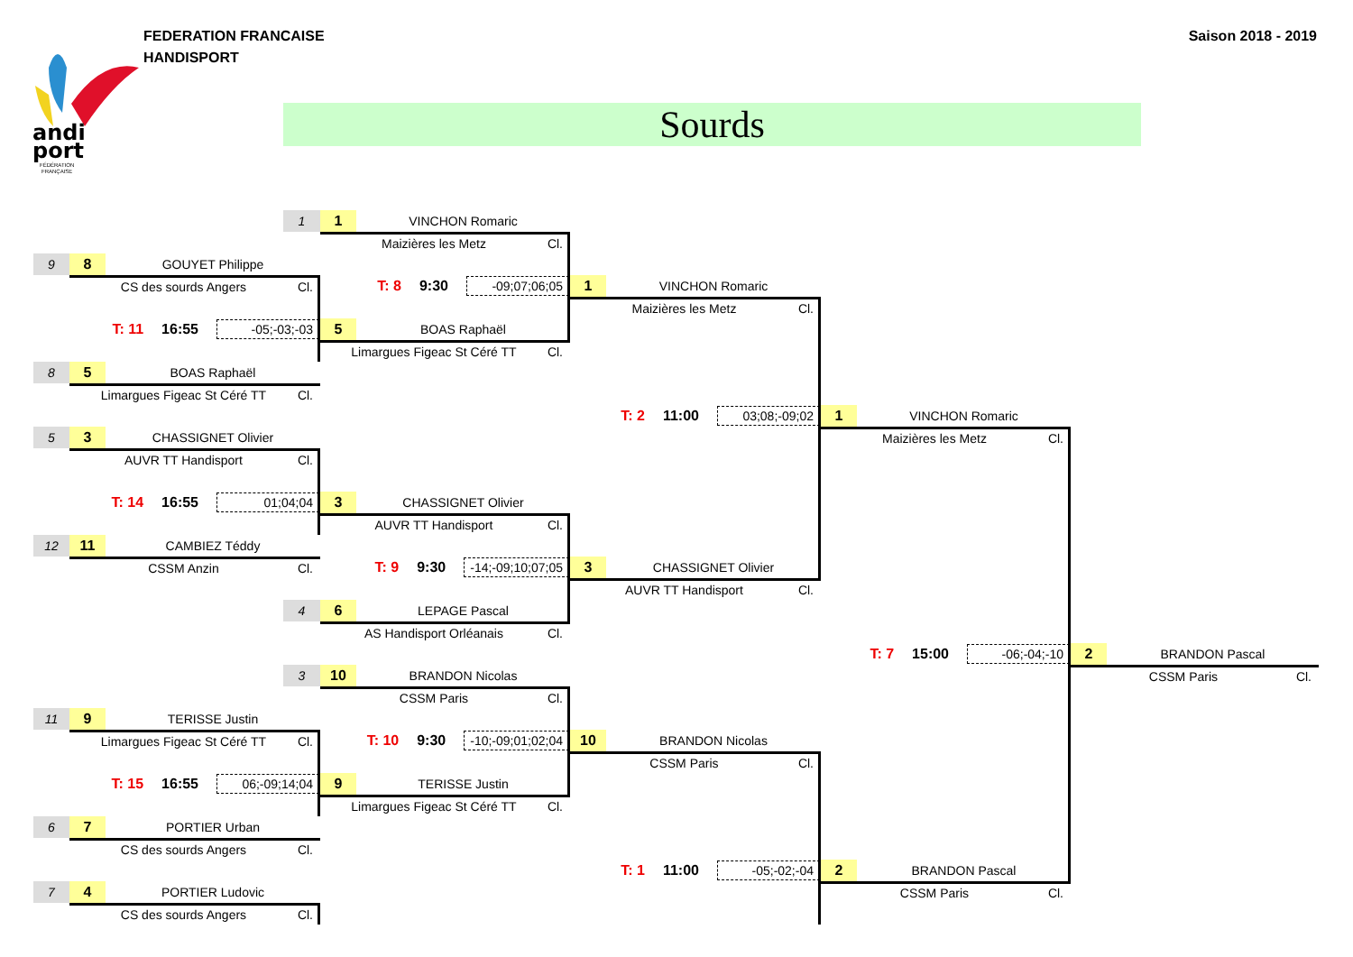andi
port
FÉDÉRATION
FRANÇAISE
FEDERATION FRANCAISE
HANDISPORT
Saison 2018 - 2019
Sourds
1
1
VINCHON Romaric
Maizières les Metz Cl.
9
8
GOUYET Philippe
CS des sourds Angers Cl.
T: 8 9:30 -09;07;06;05
1
VINCHON Romaric
Maizières les Metz Cl.
T: 11 16:55 -05;-03;-03
5
BOAS Raphaël
Limargues Figeac St Céré TT Cl.
8
5
BOAS Raphaël
Limargues Figeac St Céré TT Cl.
T: 2 11:00 03;08;-09;02
1
VINCHON Romaric
5
3
CHASSIGNET Olivier
Maizières les Metz Cl.
AUVR TT Handisport Cl.
T: 14 16:55 01;04;04
3
CHASSIGNET Olivier
AUVR TT Handisport Cl.
12
11
CAMBIEZ Téddy
CSSM Anzin Cl.
T: 9 9:30 -14;-09;10;07;05
3
CHASSIGNET Olivier
AUVR TT Handisport Cl.
4
6
LEPAGE Pascal
AS Handisport Orléanais Cl.
T: 7 15:00 -06;-04;-10
2
BRANDON Pascal
CSSM Paris Cl.
3
10
BRANDON Nicolas
CSSM Paris Cl.
11
9
TERISSE Justin
Limargues Figeac St Céré TT Cl.
T: 10 9:30 -10;-09;01;02;04
10
BRANDON Nicolas
CSSM Paris Cl.
T: 15 16:55 06;-09;14;04
9
TERISSE Justin
Limargues Figeac St Céré TT Cl.
6
7
PORTIER Urban
CS des sourds Angers Cl.
T: 1 11:00 -05;-02;-04
2
BRANDON Pascal
CSSM Paris Cl.
7
4
PORTIER Ludovic
CS des sourds Angers Cl.